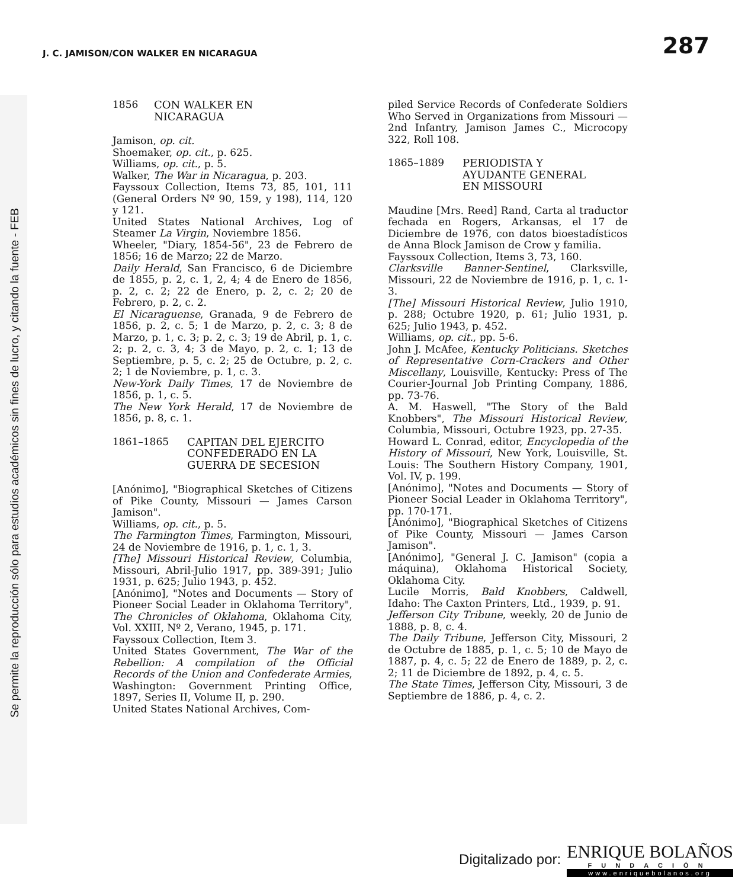Se permite la reproducción sólo para estudios académicos sin fines de lucro, y citando la fuente - FEB
J. C. JAMISON/CON WALKER EN NICARAGUA 287
1856 CON WALKER EN
NICARAGUA
Jamison, op. cit.
Shoemaker, op. cit., p. 625.
Williams, op. cit., p. 5.
Walker, The War in Nicaragua, p. 203.
Fayssoux Collection, Items 73, 85, 101, 111 (General Orders Nº 90, 159, y 198), 114, 120 y 121.
United States National Archives, Log of Steamer La Virgin, Noviembre 1856.
Wheeler, "Diary, 1854-56", 23 de Febrero de 1856; 16 de Marzo; 22 de Marzo.
Daily Herald, San Francisco, 6 de Diciembre de 1855, p. 2, c. 1, 2, 4; 4 de Enero de 1856, p. 2, c. 2; 22 de Enero, p. 2, c. 2; 20 de Febrero, p. 2, c. 2.
El Nicaraguense, Granada, 9 de Febrero de 1856, p. 2, c. 5; 1 de Marzo, p. 2, c. 3; 8 de Marzo, p. 1, c. 3; p. 2, c. 3; 19 de Abril, p. 1, c. 2; p. 2, c. 3, 4; 3 de Mayo, p. 2, c. 1; 13 de Septiembre, p. 5, c. 2; 25 de Octubre, p. 2, c. 2; 1 de Noviembre, p. 1, c. 3.
New-York Daily Times, 17 de Noviembre de 1856, p. 1, c. 5.
The New York Herald, 17 de Noviembre de 1856, p. 8, c. 1.
1861–1865 CAPITAN DEL EJERCITO
CONFEDERADO EN LA
GUERRA DE SECESION
[Anónimo], "Biographical Sketches of Citizens of Pike County, Missouri — James Carson Jamison".
Williams, op. cit., p. 5.
The Farmington Times, Farmington, Missouri, 24 de Noviembre de 1916, p. 1, c. 1, 3.
[The] Missouri Historical Review, Columbia, Missouri, Abril-Julio 1917, pp. 389-391; Julio 1931, p. 625; Julio 1943, p. 452.
[Anónimo], "Notes and Documents — Story of Pioneer Social Leader in Oklahoma Territory", The Chronicles of Oklahoma, Oklahoma City, Vol. XXIII, Nº 2, Verano, 1945, p. 171.
Fayssoux Collection, Item 3.
United States Government, The War of the Rebellion: A compilation of the Official Records of the Union and Confederate Armies, Washington: Government Printing Office, 1897, Series II, Volume II, p. 290.
United States National Archives, Com-
piled Service Records of Confederate Soldiers Who Served in Organizations from Missouri — 2nd Infantry, Jamison James C., Microcopy 322, Roll 108.
1865–1889 PERIODISTA Y
AYUDANTE GENERAL
EN MISSOURI
Maudine [Mrs. Reed] Rand, Carta al traductor fechada en Rogers, Arkansas, el 17 de Diciembre de 1976, con datos bioestadísticos de Anna Block Jamison de Crow y familia.
Fayssoux Collection, Items 3, 73, 160.
Clarksville Banner-Sentinel, Clarksville, Missouri, 22 de Noviembre de 1916, p. 1, c. 1-3.
[The] Missouri Historical Review, Julio 1910, p. 288; Octubre 1920, p. 61; Julio 1931, p. 625; Julio 1943, p. 452.
Williams, op. cit., pp. 5-6.
John J. McAfee, Kentucky Politicians. Sketches of Representative Corn-Crackers and Other Miscellany, Louisville, Kentucky: Press of The Courier-Journal Job Printing Company, 1886, pp. 73-76.
A. M. Haswell, "The Story of the Bald Knobbers", The Missouri Historical Review, Columbia, Missouri, Octubre 1923, pp. 27-35.
Howard L. Conrad, editor, Encyclopedia of the History of Missouri, New York, Louisville, St. Louis: The Southern History Company, 1901, Vol. IV, p. 199.
[Anónimo], "Notes and Documents — Story of Pioneer Social Leader in Oklahoma Territory", pp. 170-171.
[Anónimo], "Biographical Sketches of Citizens of Pike County, Missouri — James Carson Jamison".
[Anónimo], "General J. C. Jamison" (copia a máquina), Oklahoma Historical Society, Oklahoma City.
Lucile Morris, Bald Knobbers, Caldwell, Idaho: The Caxton Printers, Ltd., 1939, p. 91.
Jefferson City Tribune, weekly, 20 de Junio de 1888, p. 8, c. 4.
The Daily Tribune, Jefferson City, Missouri, 2 de Octubre de 1885, p. 1, c. 5; 10 de Mayo de 1887, p. 4, c. 5; 22 de Enero de 1889, p. 2, c. 2; 11 de Diciembre de 1892, p. 4, c. 5.
The State Times, Jefferson City, Missouri, 3 de Septiembre de 1886, p. 4, c. 2.
Digitalizado por:
ENRIQUE BOLAÑOS
FUNDACIÓN
www.enriquebolanos.org